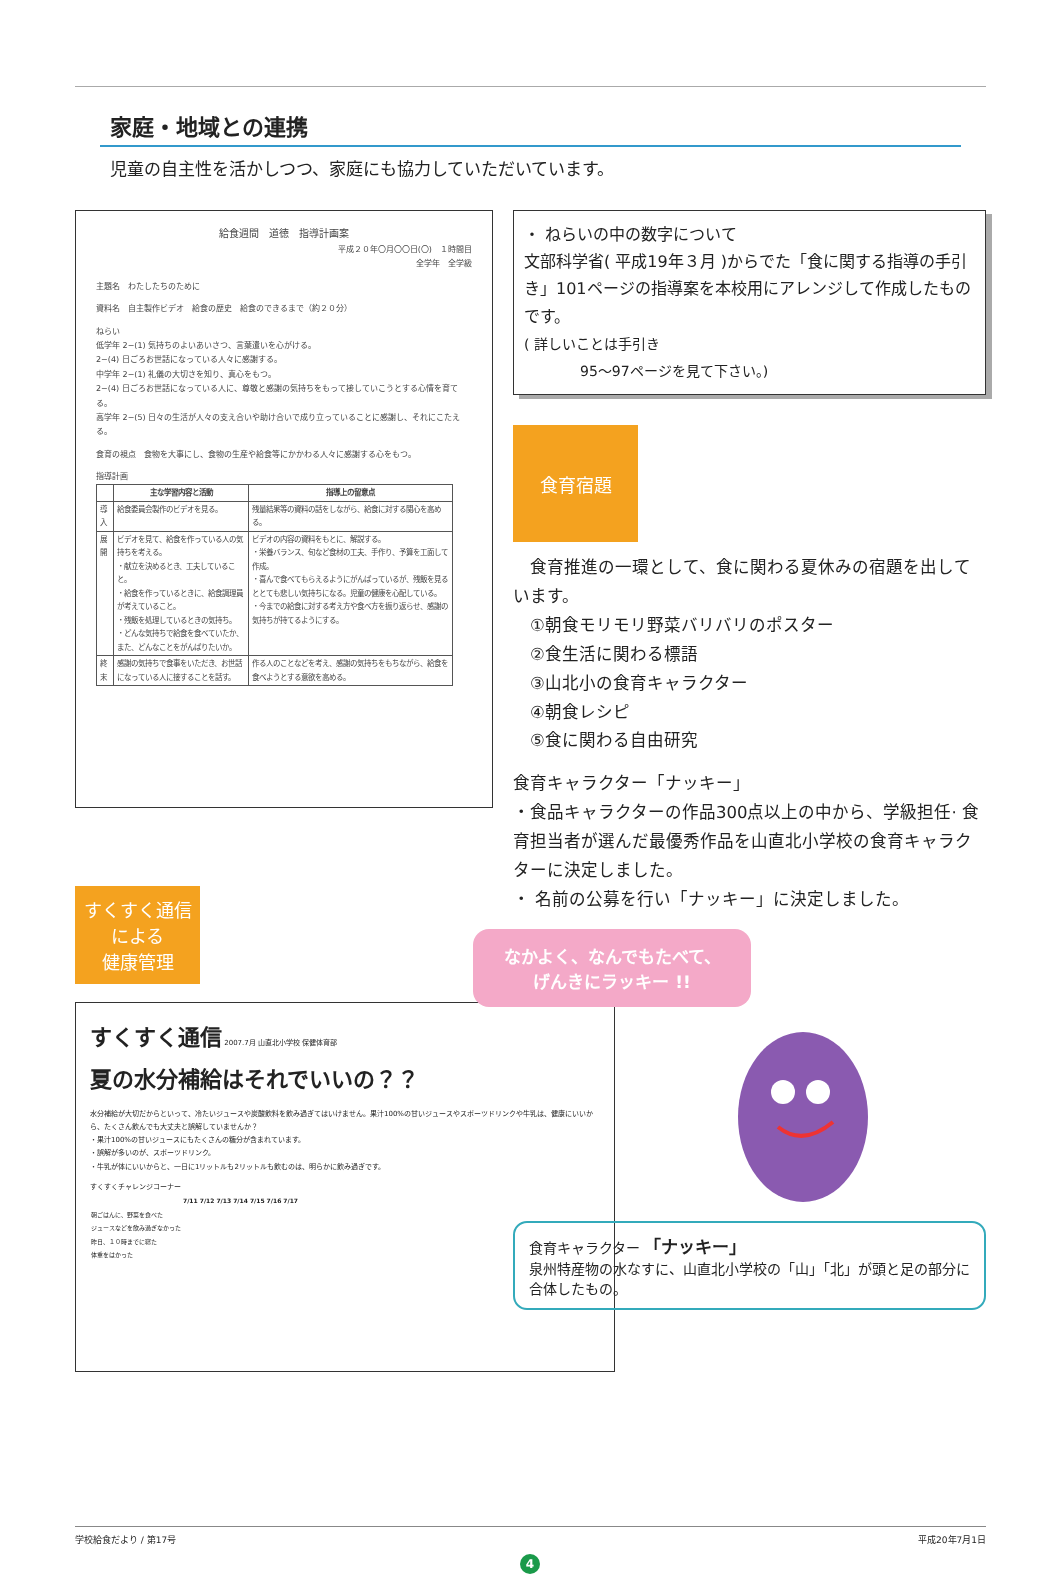家庭・地域との連携
児童の自主性を活かしつつ、家庭にも協力していただいています。
給食週間　道徳　指導計画案
平成２０年〇月〇〇日(〇)　１時間目
全学年　全学級
主題名　わたしたちのために
資料名　自主製作ビデオ　給食の歴史　給食のできるまで（約２０分）
ねらい
低学年 2−(1) 気持ちのよいあいさつ、言葉遣いを心がける。
2−(4) 日ごろお世話になっている人々に感謝する。
中学年 2−(1) 礼儀の大切さを知り、真心をもつ。
2−(4) 日ごろお世話になっている人に、尊敬と感謝の気持ちをもって接していこうとする心情を育てる。
高学年 2−(5) 日々の生活が人々の支え合いや助け合いで成り立っていることに感謝し、それにこたえる。
食育の視点　食物を大事にし、食物の生産や給食等にかかわる人々に感謝する心をもつ。
指導計画
| | 主な学習内容と活動 | 指導上の留意点 |
| --- | --- | --- |
| 導入 | 給食委員会製作のビデオを見る。 | 残量結果等の資料の話をしながら、給食に対する関心を高める。 |
| 展開 | ビデオを見て、給食を作っている人の気持ちを考える。 ・献立を決めるとき、工夫していること。 ・給食を作っているときに、給食調理員が考えていること。 ・残飯を処理しているときの気持ち。 ・どんな気持ちで給食を食べていたか、また、どんなことをがんばりたいか。 | ビデオの内容の資料をもとに、解説する。 ・栄養バランス、旬など食材の工夫、手作り、予算を工面して作成。 ・喜んで食べてもらえるようにがんばっているが、残飯を見るととても悲しい気持ちになる。児童の健康を心配している。 ・今までの給食に対する考え方や食べ方を振り返らせ、感謝の気持ちが持てるようにする。 |
| 終末 | 感謝の気持ちで食事をいただき、お世話になっている人に接することを話す。 | 作る人のことなどを考え、感謝の気持ちをもちながら、給食を食べようとする意欲を高める。 |
すくすく通信
による
健康管理
すくすく通信 2007.7月 山直北小学校 保健体育部
夏の水分補給はそれでいいの？？
水分補給が大切だからといって、冷たいジュースや炭酸飲料を飲み過ぎてはいけません。果汁100%の甘いジュースやスポーツドリンクや牛乳は、健康にいいから、たくさん飲んでも大丈夫と誤解していませんか？
・果汁100%の甘いジュースにもたくさんの糖分が含まれています。
・誤解が多いのが、スポーツドリンク。
・牛乳が体にいいからと、一日に1リットルも2リットルも飲むのは、明らかに飲み過ぎです。
すくすくチャレンジコーナー
| | 7/11 | 7/12 | 7/13 | 7/14 | 7/15 | 7/16 | 7/17 |
| --- | --- | --- | --- | --- | --- | --- | --- |
| 朝ごはんに、野菜を食べた | | | | | | | |
| ジュースなどを飲み過ぎなかった | | | | | | | |
| 昨日、１０時までに寝た | | | | | | | |
| 体重をはかった | | | | | | | |
・ ねらいの中の数字について
文部科学省( 平成19年３月 )からでた「食に関する指導の手引き」101ページの指導案を本校用にアレンジして作成したものです。
( 詳しいことは手引き
　　　　95～97ページを見て下さい。)
食育宿題
　食育推進の一環として、食に関わる夏休みの宿題を出しています。
　①朝食モリモリ野菜バリバリのポスター
　②食生活に関わる標語
　③山北小の食育キャラクター
　④朝食レシピ
　⑤食に関わる自由研究
食育キャラクター「ナッキー」
・食品キャラクターの作品300点以上の中から、学級担任· 食育担当者が選んだ最優秀作品を山直北小学校の食育キャラクターに決定しました。
・ 名前の公募を行い「ナッキー」に決定しました。
なかよく、なんでもたべて、
げんきにラッキー !!
食育キャラクター 「ナッキー」
泉州特産物の水なすに、山直北小学校の「山」「北」が頭と足の部分に合体したもの。
学校給食だより / 第17号 平成20年7月1日
4